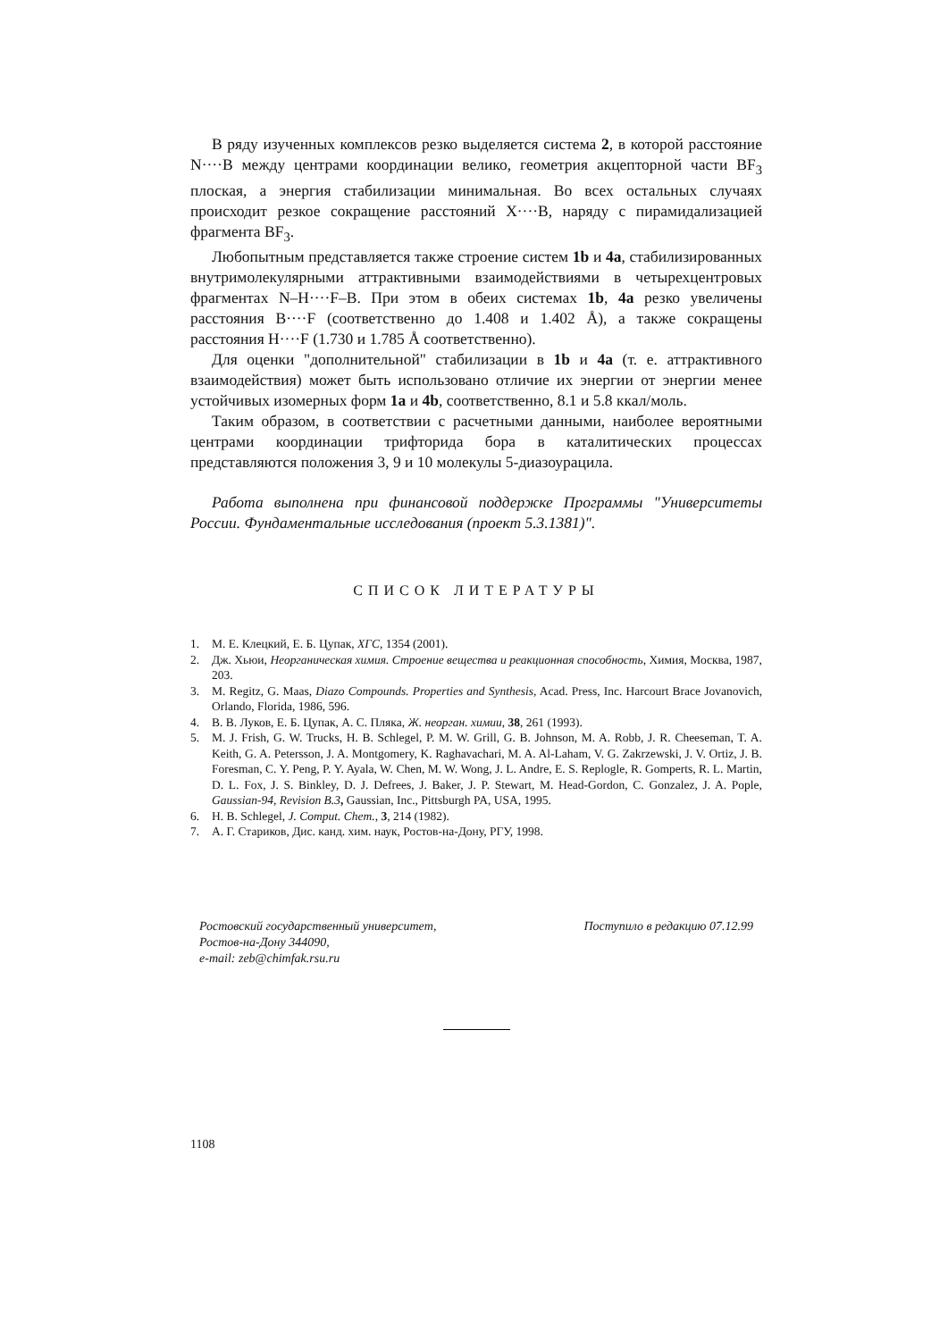В ряду изученных комплексов резко выделяется система 2, в которой расстояние N····B между центрами координации велико, геометрия акцепторной части BF<sub>3</sub> плоская, а энергия стабилизации минимальная. Во всех остальных случаях происходит резкое сокращение расстояний X····B, наряду с пирамидализацией фрагмента BF<sub>3</sub>.
Любопытным представляется также строение систем 1b и 4a, стабилизированных внутримолекулярными аттрактивными взаимодействиями в четырехцентровых фрагментах N–H····F–B. При этом в обеих системах 1b, 4a резко увеличены расстояния B····F (соответственно до 1.408 и 1.402 Å), а также сокращены расстояния H····F (1.730 и 1.785 Å соответственно).
Для оценки "дополнительной" стабилизации в 1b и 4a (т. е. аттрактивного взаимодействия) может быть использовано отличие их энергии от энергии менее устойчивых изомерных форм 1a и 4b, соответственно, 8.1 и 5.8 ккал/моль.
Таким образом, в соответствии с расчетными данными, наиболее вероятными центрами координации трифторида бора в каталитических процессах представляются положения 3, 9 и 10 молекулы 5-диазоурацила.
Работа выполнена при финансовой поддержке Программы "Университеты России. Фундаментальные исследования (проект 5.3.1381)".
СПИСОК ЛИТЕРАТУРЫ
1. М. Е. Клецкий, Е. Б. Цупак, ХГС, 1354 (2001).
2. Дж. Хьюи, Неорганическая химия. Строение вещества и реакционная способность, Химия, Москва, 1987, 203.
3. M. Regitz, G. Maas, Diazo Compounds. Properties and Synthesis, Acad. Press, Inc. Harcourt Brace Jovanovich, Orlando, Florida, 1986, 596.
4. В. В. Луков, Е. Б. Цупак, А. С. Пляка, Ж. неорган. химии, 38, 261 (1993).
5. M. J. Frish, G. W. Trucks, H. B. Schlegel, P. M. W. Grill, G. B. Johnson, M. A. Robb, J. R. Cheeseman, T. A. Keith, G. A. Petersson, J. A. Montgomery, K. Raghavachari, M. A. Al-Laham, V. G. Zakrzewski, J. V. Ortiz, J. B. Foresman, C. Y. Peng, P. Y. Ayala, W. Chen, M. W. Wong, J. L. Andre, E. S. Replogle, R. Gomperts, R. L. Martin, D. L. Fox, J. S. Binkley, D. J. Defrees, J. Baker, J. P. Stewart, M. Head-Gordon, C. Gonzalez, J. A. Pople, Gaussian-94, Revision B.3, Gaussian, Inc., Pittsburgh PA, USA, 1995.
6. H. B. Schlegel, J. Comput. Chem., 3, 214 (1982).
7. А. Г. Стариков, Дис. канд. хим. наук, Ростов-на-Дону, РГУ, 1998.
Ростовский государственный университет,
Ростов-на-Дону 344090,
e-mail: zeb@chimfak.rsu.ru
Поступило в редакцию 07.12.99
1108